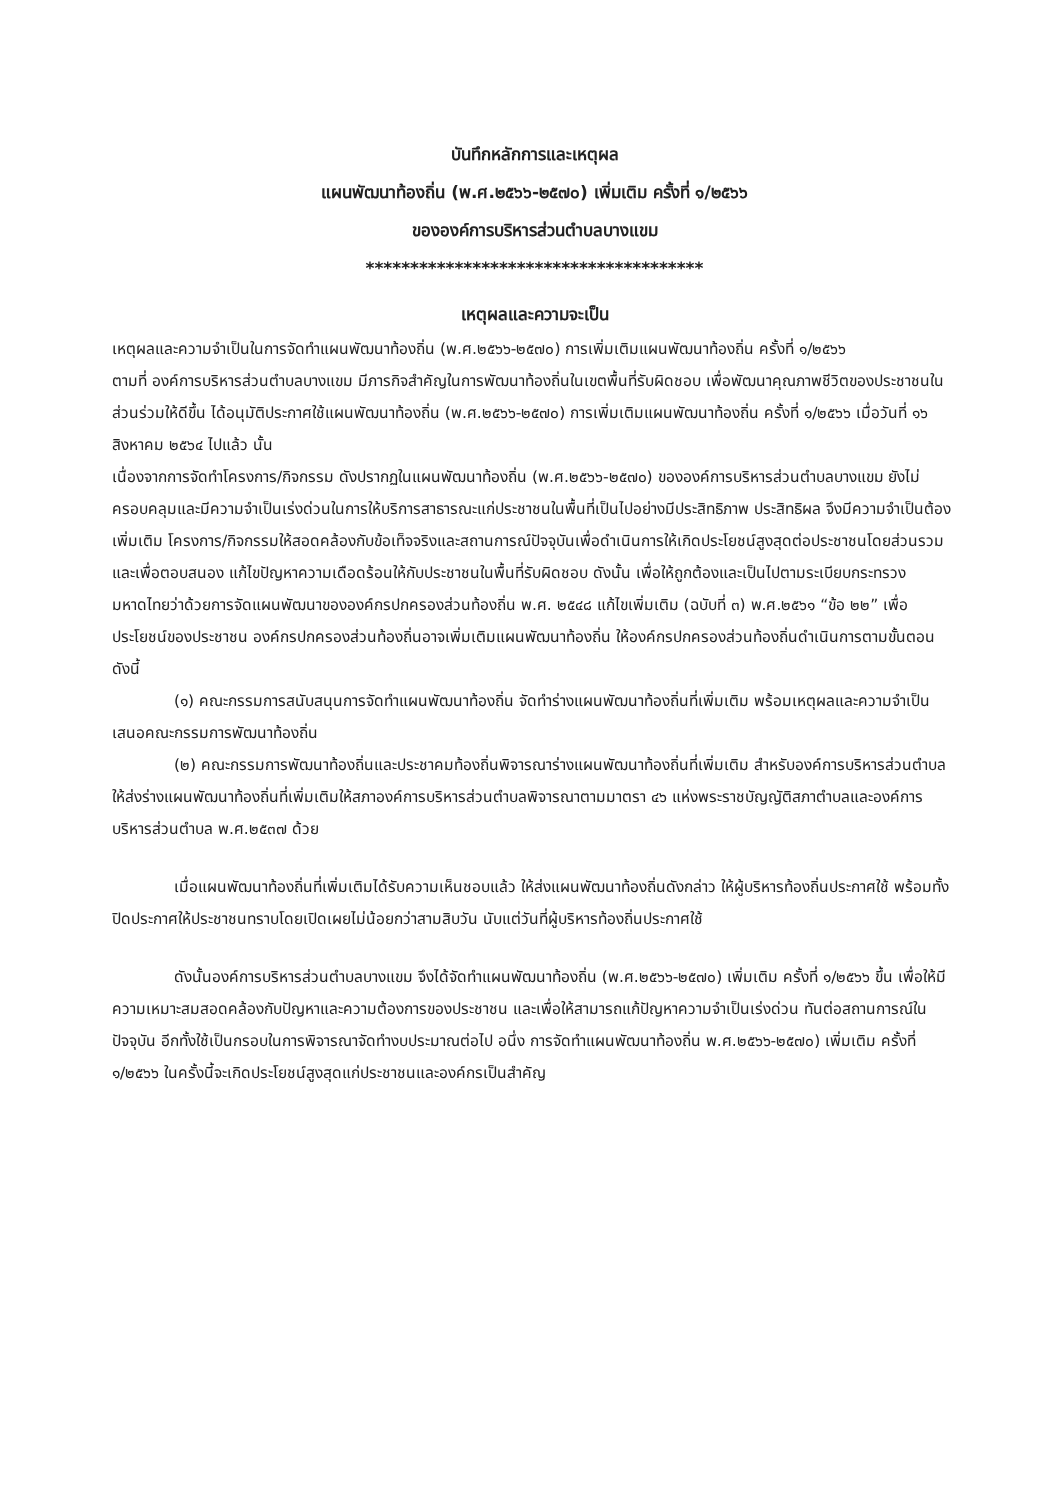บันทึกหลักการและเหตุผล
แผนพัฒนาท้องถิ่น (พ.ศ.๒๕๖๖-๒๕๗๐) เพิ่มเติม ครั้งที่ ๑/๒๕๖๖
ขององค์การบริหารส่วนตำบลบางแขม
**************************************
เหตุผลและความจะเป็น
เหตุผลและความจำเป็นในการจัดทำแผนพัฒนาท้องถิ่น (พ.ศ.๒๕๖๖-๒๕๗๐) การเพิ่มเติมแผนพัฒนาท้องถิ่น ครั้งที่ ๑/๒๕๖๖
ตามที่ องค์การบริหารส่วนตำบลบางแขม มีภารกิจสำคัญในการพัฒนาท้องถิ่นในเขตพื้นที่รับผิดชอบ เพื่อพัฒนาคุณภาพชีวิตของประชาชนในส่วนร่วมให้ดีขึ้น ได้อนุมัติประกาศใช้แผนพัฒนาท้องถิ่น (พ.ศ.๒๕๖๖-๒๕๗๐) การเพิ่มเติมแผนพัฒนาท้องถิ่น ครั้งที่ ๑/๒๕๖๖ เมื่อวันที่ ๑๖ สิงหาคม ๒๕๖๔ ไปแล้ว นั้น
เนื่องจากการจัดทำโครงการ/กิจกรรม ดังปรากฏในแผนพัฒนาท้องถิ่น (พ.ศ.๒๕๖๖-๒๕๗๐) ขององค์การบริหารส่วนตำบลบางแขม ยังไม่ครอบคลุมและมีความจำเป็นเร่งด่วนในการให้บริการสาธารณะแก่ประชาชนในพื้นที่เป็นไปอย่างมีประสิทธิภาพ ประสิทธิผล จึงมีความจำเป็นต้องเพิ่มเติม โครงการ/กิจกรรมให้สอดคล้องกับข้อเท็จจริงและสถานการณ์ปัจจุบันเพื่อดำเนินการให้เกิดประโยชน์สูงสุดต่อประชาชนโดยส่วนรวมและเพื่อตอบสนอง แก้ไขปัญหาความเดือดร้อนให้กับประชาชนในพื้นที่รับผิดชอบ ดังนั้น เพื่อให้ถูกต้องและเป็นไปตามระเบียบกระทรวงมหาดไทยว่าด้วยการจัดแผนพัฒนาขององค์กรปกครองส่วนท้องถิ่น พ.ศ. ๒๕๔๘ แก้ไขเพิ่มเติม (ฉบับที่ ๓) พ.ศ.๒๕๖๑ “ข้อ ๒๒” เพื่อประโยชน์ของประชาชน องค์กรปกครองส่วนท้องถิ่นอาจเพิ่มเติมแผนพัฒนาท้องถิ่น ให้องค์กรปกครองส่วนท้องถิ่นดำเนินการตามขั้นตอนดังนี้
(๑) คณะกรรมการสนับสนุนการจัดทำแผนพัฒนาท้องถิ่น จัดทำร่างแผนพัฒนาท้องถิ่นที่เพิ่มเติม พร้อมเหตุผลและความจำเป็นเสนอคณะกรรมการพัฒนาท้องถิ่น
(๒) คณะกรรมการพัฒนาท้องถิ่นและประชาคมท้องถิ่นพิจารณาร่างแผนพัฒนาท้องถิ่นที่เพิ่มเติม สำหรับองค์การบริหารส่วนตำบลให้ส่งร่างแผนพัฒนาท้องถิ่นที่เพิ่มเติมให้สภาองค์การบริหารส่วนตำบลพิจารณาตามมาตรา ๔๖ แห่งพระราชบัญญัติสภาตำบลและองค์การบริหารส่วนตำบล พ.ศ.๒๕๓๗ ด้วย
เมื่อแผนพัฒนาท้องถิ่นที่เพิ่มเติมได้รับความเห็นชอบแล้ว ให้ส่งแผนพัฒนาท้องถิ่นดังกล่าว ให้ผู้บริหารท้องถิ่นประกาศใช้ พร้อมทั้งปิดประกาศให้ประชาชนทราบโดยเปิดเผยไม่น้อยกว่าสามสิบวัน นับแต่วันที่ผู้บริหารท้องถิ่นประกาศใช้
ดังนั้นองค์การบริหารส่วนตำบลบางแขม จึงได้จัดทำแผนพัฒนาท้องถิ่น (พ.ศ.๒๕๖๖-๒๕๗๐) เพิ่มเติม ครั้งที่ ๑/๒๕๖๖ ขึ้น เพื่อให้มีความเหมาะสมสอดคล้องกับปัญหาและความต้องการของประชาชน และเพื่อให้สามารถแก้ปัญหาความจำเป็นเร่งด่วน ทันต่อสถานการณ์ในปัจจุบัน อีกทั้งใช้เป็นกรอบในการพิจารณาจัดทำงบประมาณต่อไป อนึ่ง การจัดทำแผนพัฒนาท้องถิ่น พ.ศ.๒๕๖๖-๒๕๗๐) เพิ่มเติม ครั้งที่ ๑/๒๕๖๖ ในครั้งนี้จะเกิดประโยชน์สูงสุดแก่ประชาชนและองค์กรเป็นสำคัญ